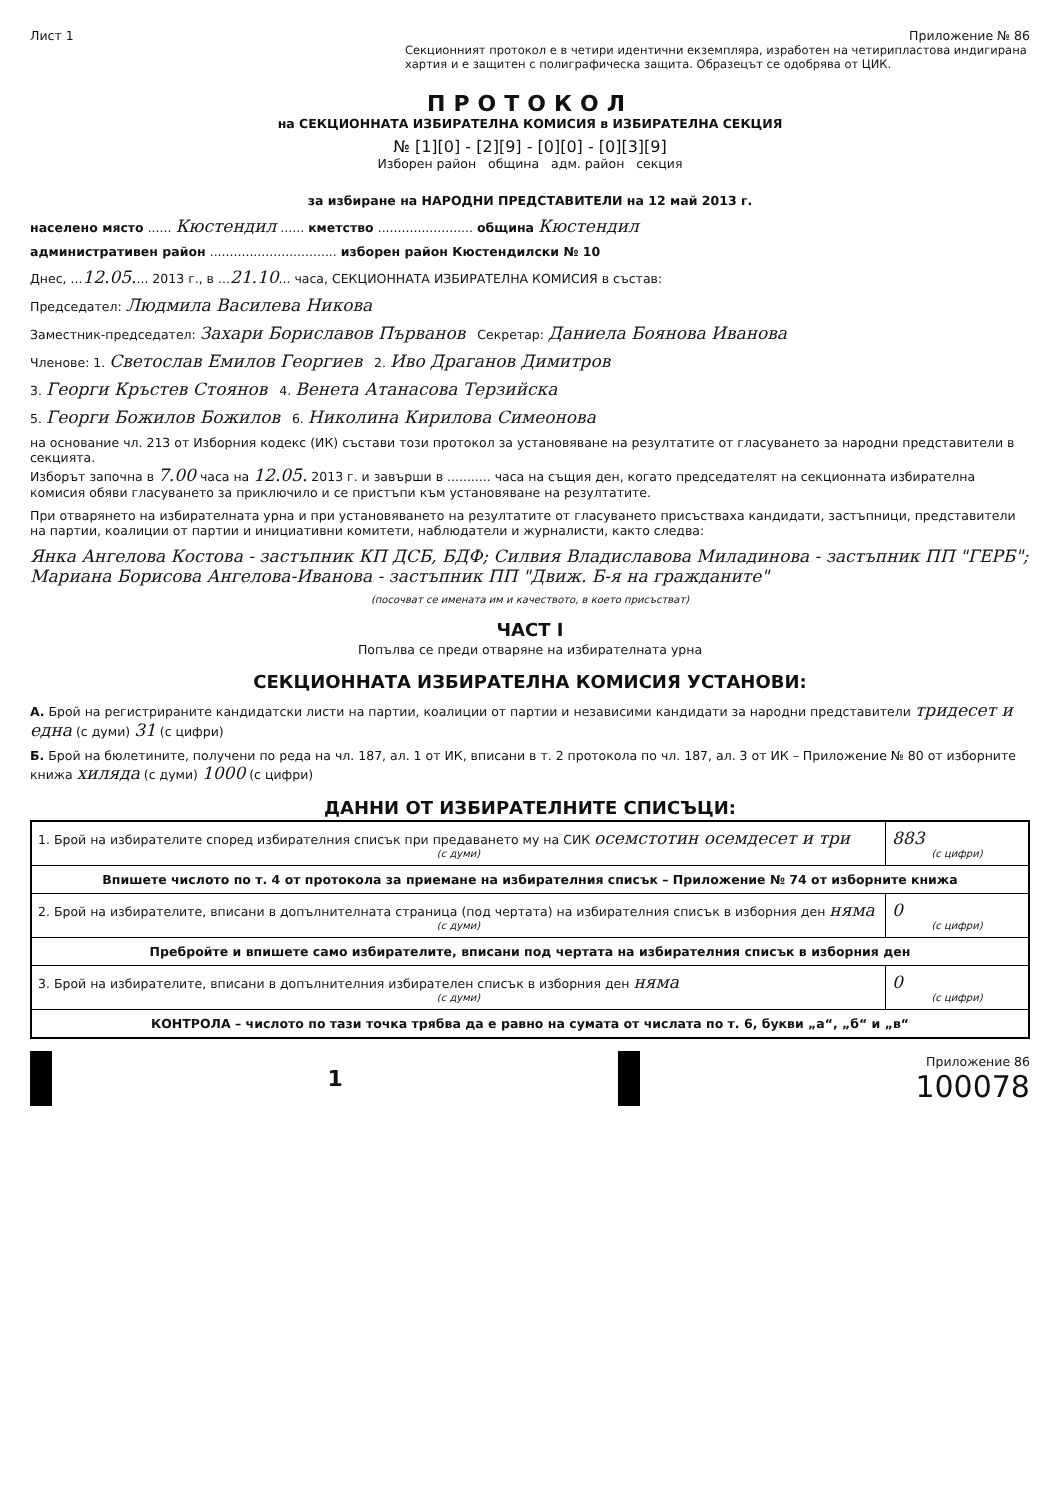Лист 1 Приложение № 86
Секционният протокол е в четири идентични екземпляра, изработен на четирипластова индигирана хартия и е защитен с полиграфическа защита. Образецът се одобрява от ЦИК.
ПРОТОКОЛ
на СЕКЦИОННАТА ИЗБИРАТЕЛНА КОМИСИЯ в ИЗБИРАТЕЛНА СЕКЦИЯ
№ [1][0] - [2][9] - [0][0] - [0][3][9]
Изборен район община адм. район секция
за избиране на НАРОДНИ ПРЕДСТАВИТЕЛИ на 12 май 2013 г.
населено място ...... Кюстендил ...... кметство ........................ община Кюстендил
административен район ................................ изборен район Кюстендилски № 10
Днес, ...12.05.... 2013 г., в ...21.10... часа, СЕКЦИОННАТА ИЗБИРАТЕЛНА КОМИСИЯ в състав:
Председател: Людмила Василева Никова
Заместник-председател: Захари Бориславов Първанов Секретар: Даниела Боянова Иванова
Членове: 1. Светослав Емилов Георгиев 2. Иво Драганов Димитров
3. Георги Кръстев Стоянов 4. Венета Атанасова Терзийска
5. Георги Божилов Божилов 6. Николина Кирилова Симеонова
на основание чл. 213 от Изборния кодекс (ИК) състави този протокол за установяване на резултатите от гласуването за народни представители в секцията.
Изборът започна в 7.00 часа на 12.05. 2013 г. и завърши в ........... часа на същия ден, когато председателят на секционната избирателна комисия обяви гласуването за приключило и се пристъпи към установяване на резултатите.
При отварянето на избирателната урна и при установяването на резултатите от гласуването присъстваха кандидати, застъпници, представители на партии, коалиции от партии и инициативни комитети, наблюдатели и журналисти, както следва:
Янка Ангелова Костова - застъпник КП ДСБ, БДФ; Силвия Владиславова Миладинова - застъпник ПП "ГЕРБ"; Мариана Борисова Ангелова-Иванова - застъпник ПП "Движ. Б-я на гражданите"
(посочват се имената им и качеството, в което присъстват)
ЧАСТ I
Попълва се преди отваряне на избирателната урна
СЕКЦИОННАТА ИЗБИРАТЕЛНА КОМИСИЯ УСТАНОВИ:
А. Брой на регистрираните кандидатски листи на партии, коалиции от партии и независими кандидати за народни представители тридесет и една (с думи) 31 (с цифри)
Б. Брой на бюлетините, получени по реда на чл. 187, ал. 1 от ИК, вписани в т. 2 протокола по чл. 187, ал. 3 от ИК – Приложение № 80 от изборните книжа хиляда (с думи) 1000 (с цифри)
ДАННИ ОТ ИЗБИРАТЕЛНИТЕ СПИСЪЦИ:
| 1. Брой на избирателите според избирателния списък при предаването му на СИК осемстотин осемдесет и три (с думи) | 883 (с цифри) |
| Впишете числото по т. 4 от протокола за приемане на избирателния списък – Приложение № 74 от изборните книжа | |
| 2. Брой на избирателите, вписани в допълнителната страница (под чертата) на избирателния списък в изборния ден няма (с думи) | 0 (с цифри) |
| Пребройте и впишете само избирателите, вписани под чертата на избирателния списък в изборния ден | |
| 3. Брой на избирателите, вписани в допълнителния избирателен списък в изборния ден няма (с думи) | 0 (с цифри) |
| КОНТРОЛА – числото по тази точка трябва да е равно на сумата от числата по т. 6, букви „а“, „б“ и „в“ | |
1
Приложение 86
100078